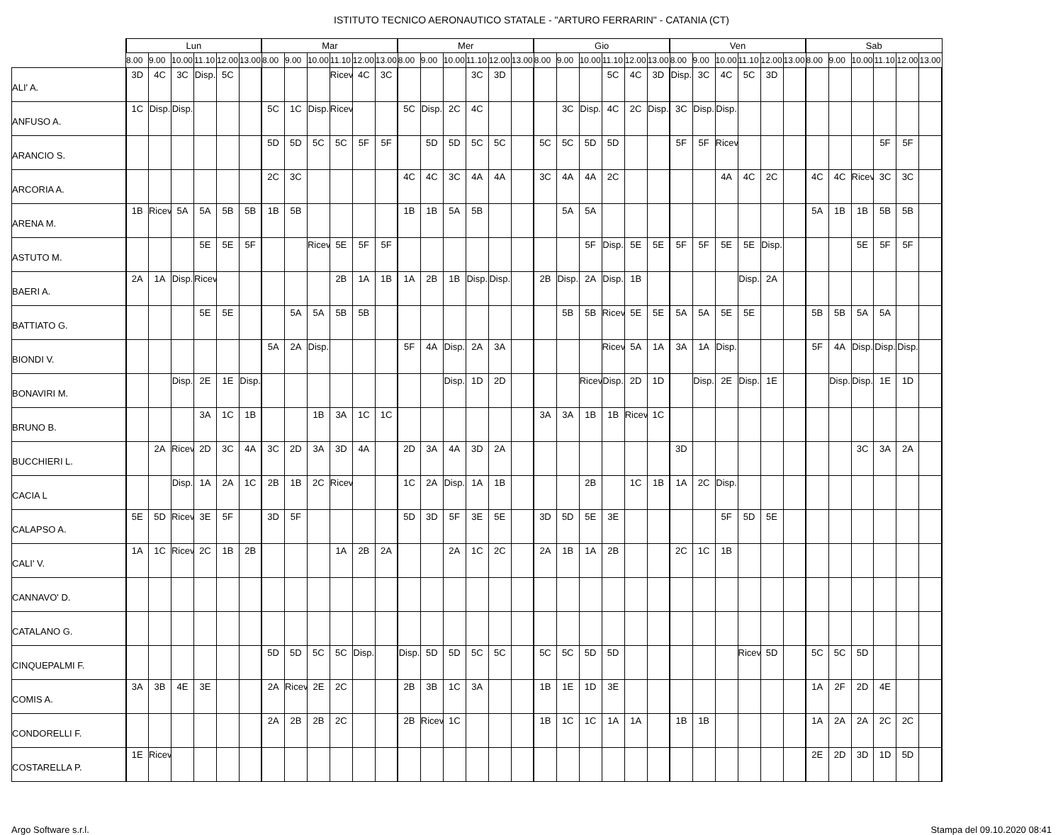ISTITUTO TECNICO AERONAUTICO STATALE - "ARTURO FERRARIN" - CATANIA (CT)
| | Lun | | | | | | Mar | | | | | | Mer | | | | | | Gio | | | | | | Ven | | | | | | Sab | | | | | |
| --- | --- | --- | --- | --- | --- | --- | --- | --- | --- | --- | --- | --- | --- | --- | --- | --- | --- | --- | --- | --- | --- | --- | --- | --- | --- | --- | --- | --- | --- | --- | --- | --- | --- | --- | --- | --- |
| | 8.00 | 9.00 | 10.00 | 11.10 | 12.00 | 13.00 | 8.00 | 9.00 | 10.00 | 11.10 | 12.00 | 13.00 | 8.00 | 9.00 | 10.00 | 11.10 | 12.00 | 13.00 | 8.00 | 9.00 | 10.00 | 11.10 | 12.00 | 13.00 | 8.00 | 9.00 | 10.00 | 11.10 | 12.00 | 13.00 | 8.00 | 9.00 | 10.00 | 11.10 | 12.00 | 13.00 |
| ALI' A. | 3D | 4C | 3C | Disp. | 5C | | | | | Ricev | 4C | 3C | | | | 3C | 3D | | | | | 5C | 4C | 3D | Disp. | 3C | 4C | 5C | 3D | | | | | | | |
| ANFUSO A. | 1C | Disp. | Disp. | | | | 5C | 1C | Disp. | Ricev | | | 5C | Disp. | 2C | 4C | | | | 3C | Disp. | 4C | 2C | Disp. | 3C | Disp. | Disp. | | | | | | | | | |
| ARANCIO S. | | | | | | | 5D | 5D | 5C | 5C | 5F | 5F | | 5D | 5D | 5C | 5C | | 5C | 5C | 5D | 5D | | | 5F | 5F | Ricev | | | | | | | 5F | 5F | |
| ARCORIA A. | | | | | | | 2C | 3C | | | | | 4C | 4C | 3C | 4A | 4A | | 3C | 4A | 4A | 2C | | | | | 4A | 4C | 2C | | 4C | 4C | Ricev | 3C | 3C | |
| ARENA M. | 1B | Ricev | 5A | 5A | 5B | 5B | 1B | 5B | | | | | 1B | 1B | 5A | 5B | | | | 5A | 5A | | | | | | | | | | 5A | 1B | 1B | 5B | 5B | |
| ASTUTO M. | | | | 5E | 5E | 5F | | | Ricev | 5E | 5F | 5F | | | | | | | | | 5F | Disp. | 5E | 5E | 5F | 5F | 5E | 5E | Disp. | | | | 5E | 5F | 5F | |
| BAERI A. | 2A | 1A | Disp. | Ricev | | | | | | 2B | 1A | 1B | 1A | 2B | 1B | Disp. | Disp. | | 2B | Disp. | 2A | Disp. | 1B | | | | | Disp. | 2A | | | | | | | |
| BATTIATO G. | | | | 5E | 5E | | | 5A | 5A | 5B | 5B | | | | | | | | | 5B | 5B | Ricev | 5E | 5E | 5A | 5A | 5E | 5E | | | 5B | 5B | 5A | 5A | | |
| BIONDI V. | | | | | | | 5A | 2A | Disp. | | | | 5F | 4A | Disp. | 2A | 3A | | | | | Ricev | 5A | 1A | 3A | 1A | Disp. | | | | 5F | 4A | Disp. | Disp. | Disp. | |
| BONAVIRI M. | | | Disp. | 2E | 1E | Disp. | | | | | | | | | Disp. | 1D | 2D | | | | Ricev | Disp. | 2D | 1D | | Disp. | 2E | Disp. | 1E | | | Disp. | Disp. | 1E | 1D | |
| BRUNO B. | | | | 3A | 1C | 1B | | | 1B | 3A | 1C | 1C | | | | | | | 3A | 3A | 1B | 1B | Ricev | 1C | | | | | | | | | | | | |
| BUCCHIERI L. | | 2A | Ricev | 2D | 3C | 4A | 3C | 2D | 3A | 3D | 4A | | 2D | 3A | 4A | 3D | 2A | | | | | | | | 3D | | | | | | | | 3C | 3A | 2A | |
| CACIA L | | | Disp. | 1A | 2A | 1C | 2B | 1B | 2C | Ricev | | | 1C | 2A | Disp. | 1A | 1B | | | | 2B | | 1C | 1B | 1A | 2C | Disp. | | | | | | | | | |
| CALAPSO A. | 5E | 5D | Ricev | 3E | 5F | | 3D | 5F | | | | | 5D | 3D | 5F | 3E | 5E | | 3D | 5D | 5E | 3E | | | | | 5F | 5D | 5E | | | | | | | |
| CALI' V. | 1A | 1C | Ricev | 2C | 1B | 2B | | | | 1A | 2B | 2A | | | 2A | 1C | 2C | | 2A | 1B | 1A | 2B | | | 2C | 1C | 1B | | | | | | | | | |
| CANNAVO' D. | | | | | | | | | | | | | | | | | | | | | | | | | | | | | | | | | | | | |
| CATALANO G. | | | | | | | | | | | | | | | | | | | | | | | | | | | | | | | | | | | | |
| CINQUEPALMI F. | | | | | | | 5D | 5D | 5C | 5C | Disp. | | Disp. | 5D | 5D | 5C | 5C | | 5C | 5C | 5D | 5D | | | | | | Ricev | 5D | | 5C | 5C | 5D | | | |
| COMIS A. | 3A | 3B | 4E | 3E | | | 2A | Ricev | 2E | 2C | | | 2B | 3B | 1C | 3A | | | 1B | 1E | 1D | 3E | | | | | | | | | 1A | 2F | 2D | 4E | | |
| CONDORELLI F. | | | | | | | 2A | 2B | 2B | 2C | | | 2B | Ricev | 1C | | | | 1B | 1C | 1C | 1A | 1A | | 1B | 1B | | | | | 1A | 2A | 2A | 2C | 2C | |
| COSTARELLA P. | 1E | Ricev | | | | | | | | | | | | | | | | | | | | | | | | | | | | | 2E | 2D | 3D | 1D | 5D | |
Argo Software s.r.l. Stampa del 09.10.2020 08:41